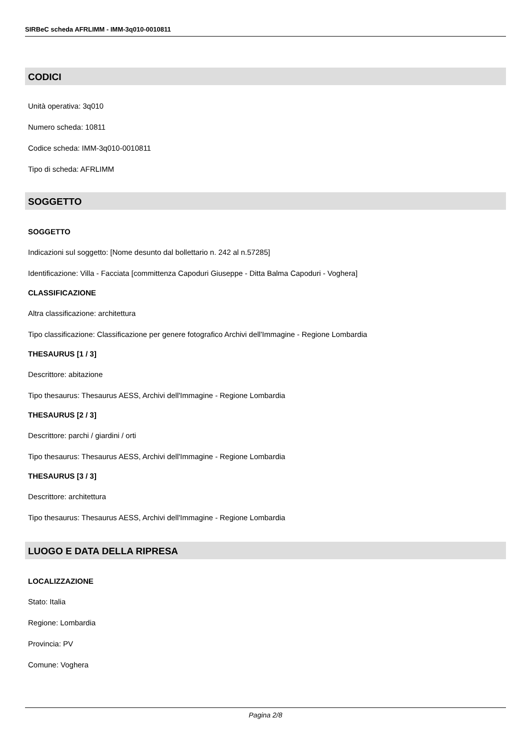SIRBeC scheda AFRLIMM - IMM-3q010-0010811
CODICI
Unità operativa: 3q010
Numero scheda: 10811
Codice scheda: IMM-3q010-0010811
Tipo di scheda: AFRLIMM
SOGGETTO
SOGGETTO
Indicazioni sul soggetto: [Nome desunto dal bollettario n. 242 al n.57285]
Identificazione: Villa - Facciata [committenza Capoduri Giuseppe - Ditta Balma Capoduri - Voghera]
CLASSIFICAZIONE
Altra classificazione: architettura
Tipo classificazione: Classificazione per genere fotografico Archivi dell'Immagine - Regione Lombardia
THESAURUS [1 / 3]
Descrittore: abitazione
Tipo thesaurus: Thesaurus AESS, Archivi dell'Immagine - Regione Lombardia
THESAURUS [2 / 3]
Descrittore: parchi / giardini / orti
Tipo thesaurus: Thesaurus AESS, Archivi dell'Immagine - Regione Lombardia
THESAURUS [3 / 3]
Descrittore: architettura
Tipo thesaurus: Thesaurus AESS, Archivi dell'Immagine - Regione Lombardia
LUOGO E DATA DELLA RIPRESA
LOCALIZZAZIONE
Stato: Italia
Regione: Lombardia
Provincia: PV
Comune: Voghera
Pagina 2/8